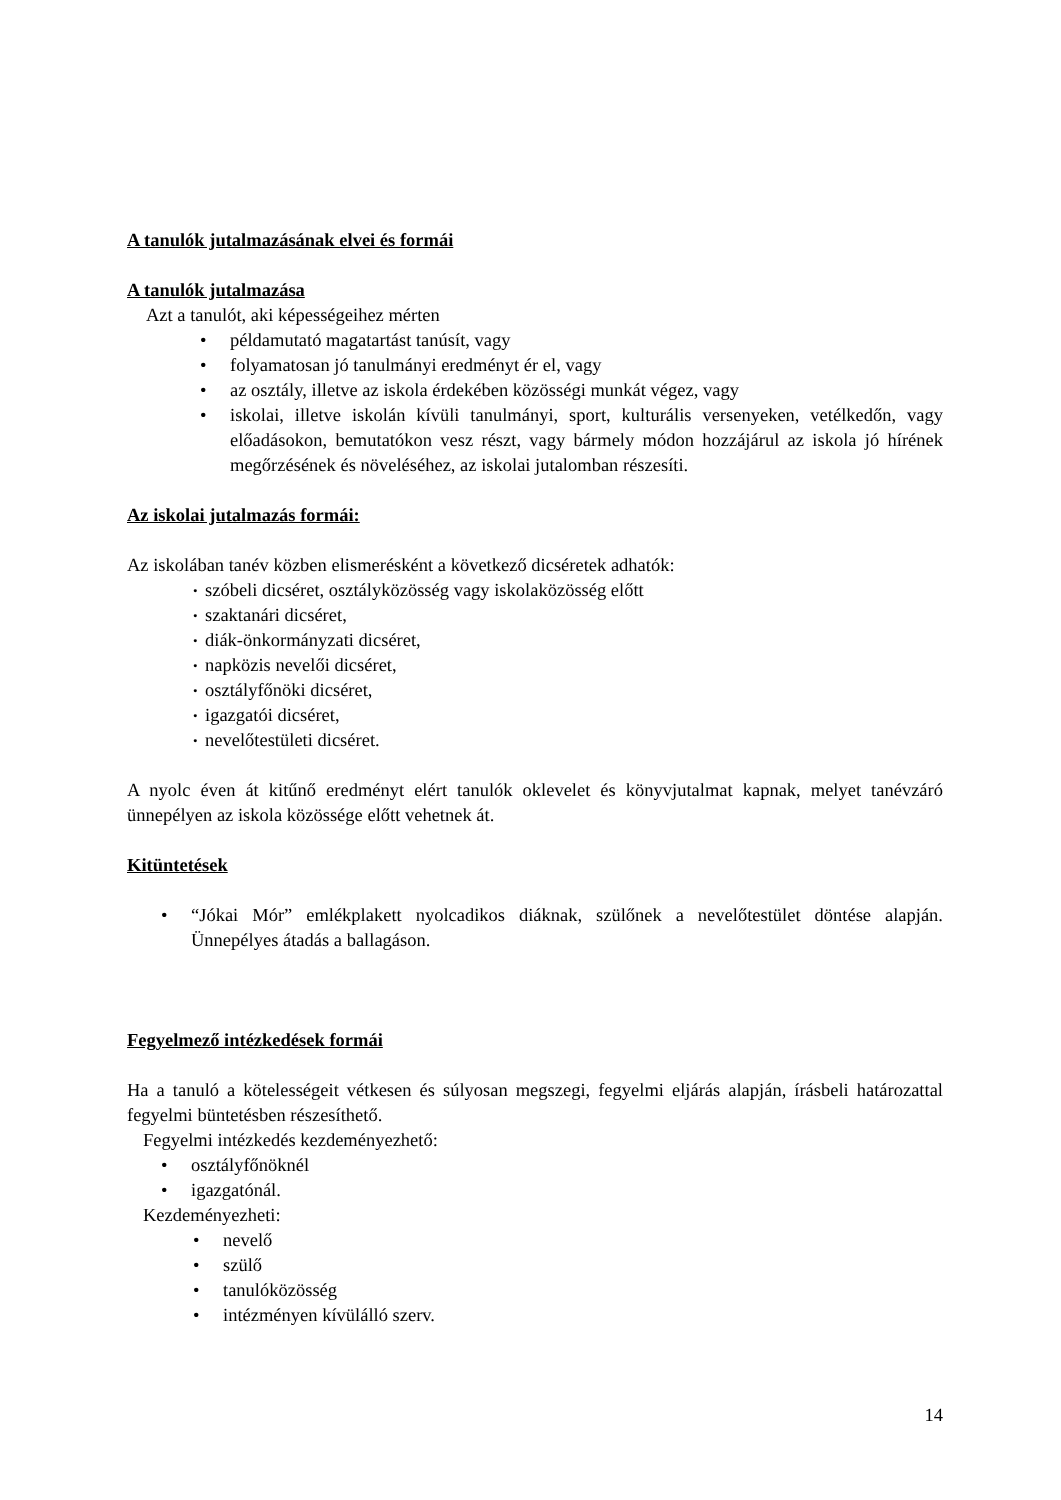A tanulók jutalmazásának elvei és formái
A tanulók jutalmazása
Azt a tanulót, aki képességeihez mérten
• példamutató magatartást tanúsít, vagy
• folyamatosan jó tanulmányi eredményt ér el, vagy
• az osztály, illetve az iskola érdekében közösségi munkát végez, vagy
• iskolai, illetve iskolán kívüli tanulmányi, sport, kulturális versenyeken, vetélkedőn, vagy előadásokon, bemutatókon vesz részt, vagy bármely módon hozzájárul az iskola jó hírének megőrzésének és növeléséhez, az iskolai jutalomban részesíti.
Az iskolai jutalmazás formái:
Az iskolában tanév közben elismerésként a következő dicséretek adhatók:
• szóbeli dicséret, osztályközösség vagy iskolaközösség előtt
• szaktanári dicséret,
• diák-önkormányzati dicséret,
• napközis nevelői dicséret,
• osztályfőnöki dicséret,
• igazgatói dicséret,
• nevelőtestületi dicséret.
A nyolc éven át kitűnő eredményt elért tanulók oklevelet és könyvjutalmat kapnak, melyet tanévzáró ünnepélyen az iskola közössége előtt vehetnek át.
Kitüntetések
• “Jókai Mór” emlékplakett nyolcadikos diáknak, szülőnek a nevelőtestület döntése alapján. Ünnepélyes átadás a ballagáson.
Fegyelmező intézkedések formái
Ha a tanuló a kötelességeit vétkesen és súlyosan megszegi, fegyelmi eljárás alapján, írásbeli határozattal fegyelmi büntetésben részesíthető.
Fegyelmi intézkedés kezdeményezhető:
• osztályfőnöknél
• igazgatónál.
Kezdeményezheti:
• nevelő
• szülő
• tanulóközösség
• intézményen kívülálló szerv.
14